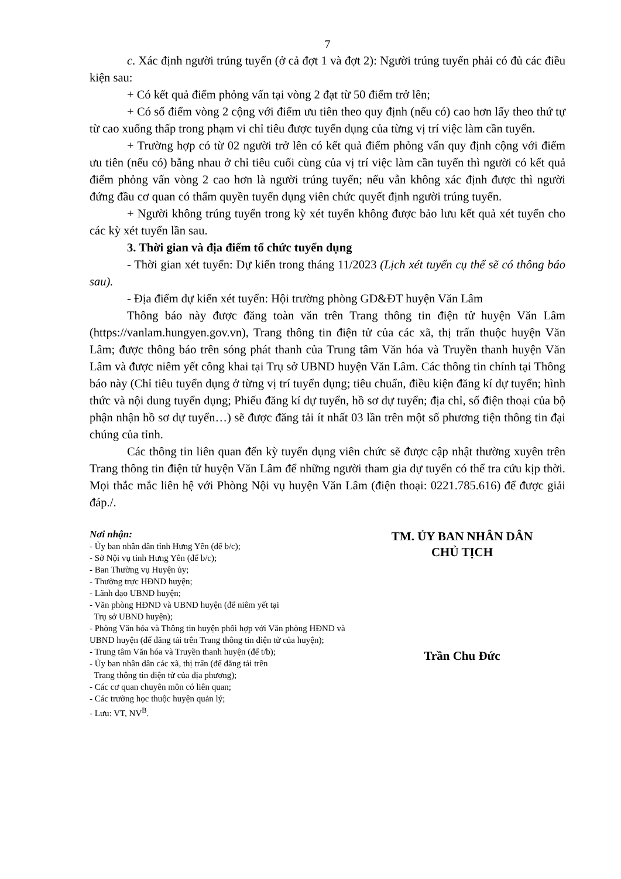7
c. Xác định người trúng tuyển (ở cả đợt 1 và đợt 2): Người trúng tuyển phải có đủ các điều kiện sau:
+ Có kết quả điểm phỏng vấn tại vòng 2 đạt từ 50 điểm trở lên;
+ Có số điểm vòng 2 cộng với điểm ưu tiên theo quy định (nếu có) cao hơn lấy theo thứ tự từ cao xuống thấp trong phạm vi chỉ tiêu được tuyển dụng của từng vị trí việc làm cần tuyển.
+ Trường hợp có từ 02 người trở lên có kết quả điểm phỏng vấn quy định cộng với điểm ưu tiên (nếu có) bằng nhau ở chỉ tiêu cuối cùng của vị trí việc làm cần tuyển thì người có kết quả điểm phỏng vấn vòng 2 cao hơn là người trúng tuyển; nếu vẫn không xác định được thì người đứng đầu cơ quan có thẩm quyền tuyển dụng viên chức quyết định người trúng tuyển.
+ Người không trúng tuyển trong kỳ xét tuyển không được bảo lưu kết quả xét tuyển cho các kỳ xét tuyển lần sau.
3. Thời gian và địa điểm tổ chức tuyển dụng
- Thời gian xét tuyển: Dự kiến trong tháng 11/2023 (Lịch xét tuyển cụ thể sẽ có thông báo sau).
- Địa điểm dự kiến xét tuyển: Hội trường phòng GD&ĐT huyện Văn Lâm
Thông báo này được đăng toàn văn trên Trang thông tin điện tử huyện Văn Lâm (https://vanlam.hungyen.gov.vn), Trang thông tin điện tử của các xã, thị trấn thuộc huyện Văn Lâm; được thông báo trên sóng phát thanh của Trung tâm Văn hóa và Truyền thanh huyện Văn Lâm và được niêm yết công khai tại Trụ sở UBND huyện Văn Lâm. Các thông tin chính tại Thông báo này (Chỉ tiêu tuyển dụng ở từng vị trí tuyển dụng; tiêu chuẩn, điều kiện đăng kí dự tuyển; hình thức và nội dung tuyển dụng; Phiếu đăng kí dự tuyển, hồ sơ dự tuyển; địa chỉ, số điện thoại của bộ phận nhận hồ sơ dự tuyển…) sẽ được đăng tải ít nhất 03 lần trên một số phương tiện thông tin đại chúng của tỉnh.
Các thông tin liên quan đến kỳ tuyển dụng viên chức sẽ được cập nhật thường xuyên trên Trang thông tin điện tử huyện Văn Lâm để những người tham gia dự tuyển có thể tra cứu kịp thời. Mọi thắc mắc liên hệ với Phòng Nội vụ huyện Văn Lâm (điện thoại: 0221.785.616) để được giải đáp./.
Nơi nhận:
- Ủy ban nhân dân tỉnh Hưng Yên (để b/c);
- Sở Nội vụ tỉnh Hưng Yên (để b/c);
- Ban Thường vụ Huyện ủy;
- Thường trực HĐND huyện;
- Lãnh đạo UBND huyện;
- Văn phòng HĐND và UBND huyện (để niêm yết tại
Trụ sở UBND huyện);
- Phòng Văn hóa và Thông tin huyện phối hợp với Văn phòng HĐND và UBND huyện (để đăng tải trên Trang thông tin điện tử của huyện);
- Trung tâm Văn hóa và Truyền thanh huyện (để t/b);
- Ủy ban nhân dân các xã, thị trấn (để đăng tải trên
Trang thông tin điện tử của địa phương);
- Các cơ quan chuyên môn có liên quan;
- Các trường học thuộc huyện quản lý;
- Lưu: VT, NV<sup>B</sup>.
TM. ỦY BAN NHÂN DÂN
CHỦ TỊCH
Trần Chu Đức